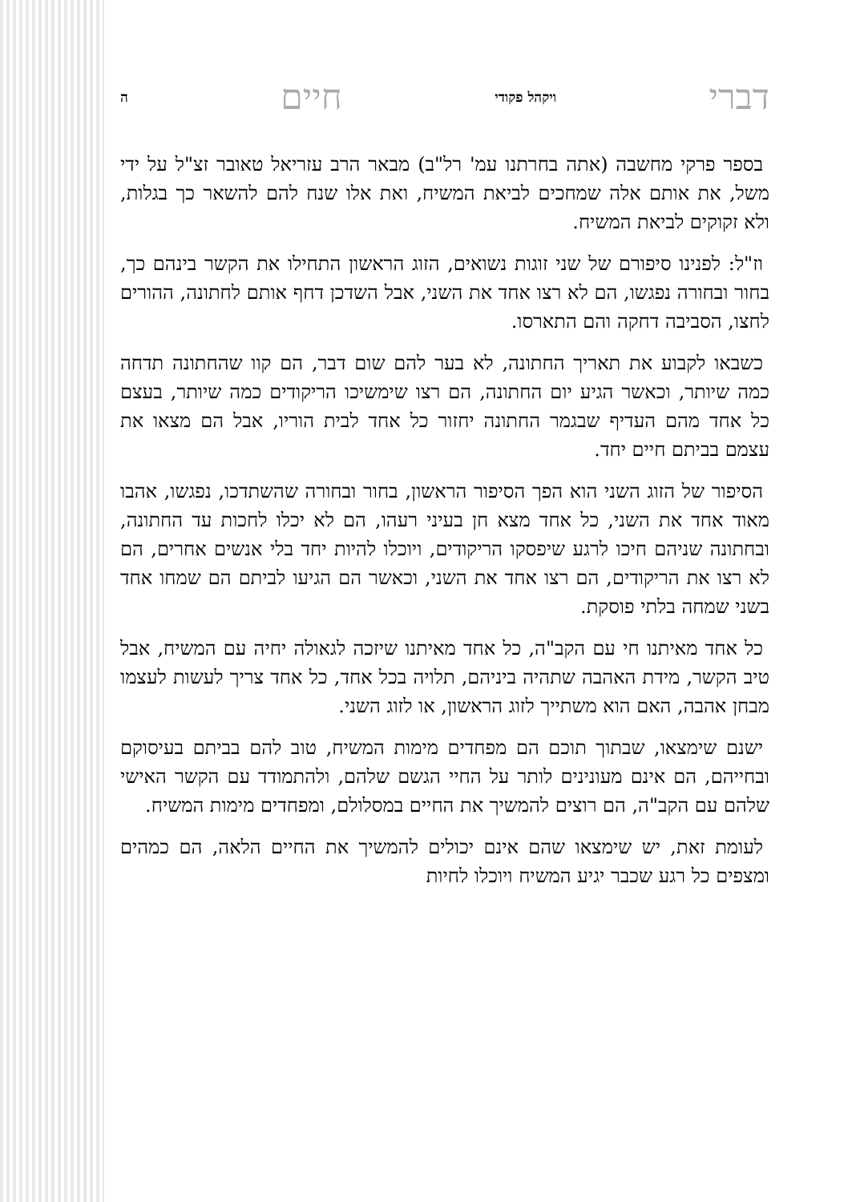דברי ויקהל פקודי חיים ה
בספר פרקי מחשבה (אתה בחרתנו עמ' רל"ב) מבאר הרב עזריאל טאובר זצ"ל על ידי משל, את אותם אלה שמחכים לביאת המשיח, ואת אלו שנח להם להשאר כך בגלות, ולא זקוקים לביאת המשיח.
וז"ל: לפנינו סיפורם של שני זוגות נשואים, הזוג הראשון התחילו את הקשר בינהם כך, בחור ובחורה נפגשו, הם לא רצו אחד את השני, אבל השדכן דחף אותם לחתונה, ההורים לחצו, הסביבה דחקה והם התארסו.
כשבאו לקבוע את תאריך החתונה, לא בער להם שום דבר, הם קוו שהחתונה תדחה כמה שיותר, וכאשר הגיע יום החתונה, הם רצו שימשיכו הריקודים כמה שיותר, בעצם כל אחד מהם העדיף שבגמר החתונה יחזור כל אחד לבית הוריו, אבל הם מצאו את עצמם בביתם חיים יחד.
הסיפור של הזוג השני הוא הפך הסיפור הראשון, בחור ובחורה שהשתדכו, נפגשו, אהבו מאוד אחד את השני, כל אחד מצא חן בעיני רעהו, הם לא יכלו לחכות עד החתונה, ובחתונה שניהם חיכו לרגע שיפסקו הריקודים, ויוכלו להיות יחד בלי אנשים אחרים, הם לא רצו את הריקודים, הם רצו אחד את השני, וכאשר הם הגיעו לביתם הם שמחו אחד בשני שמחה בלתי פוסקת.
כל אחד מאיתנו חי עם הקב"ה, כל אחד מאיתנו שיזכה לגאולה יחיה עם המשיח, אבל טיב הקשר, מידת האהבה שתהיה ביניהם, תלויה בכל אחד, כל אחד צריך לעשות לעצמו מבחן אהבה, האם הוא משתייך לזוג הראשון, או לזוג השני.
ישנם שימצאו, שבתוך תוכם הם מפחדים מימות המשיח, טוב להם בביתם בעיסוקם ובחייהם, הם אינם מעונינים לותר על החיי הגשם שלהם, ולהתמודד עם הקשר האישי שלהם עם הקב"ה, הם רוצים להמשיך את החיים במסלולם, ומפחדים מימות המשיח.
לעומת זאת, יש שימצאו שהם אינם יכולים להמשיך את החיים הלאה, הם כמהים ומצפים כל רגע שכבר יגיע המשיח ויוכלו לחיות